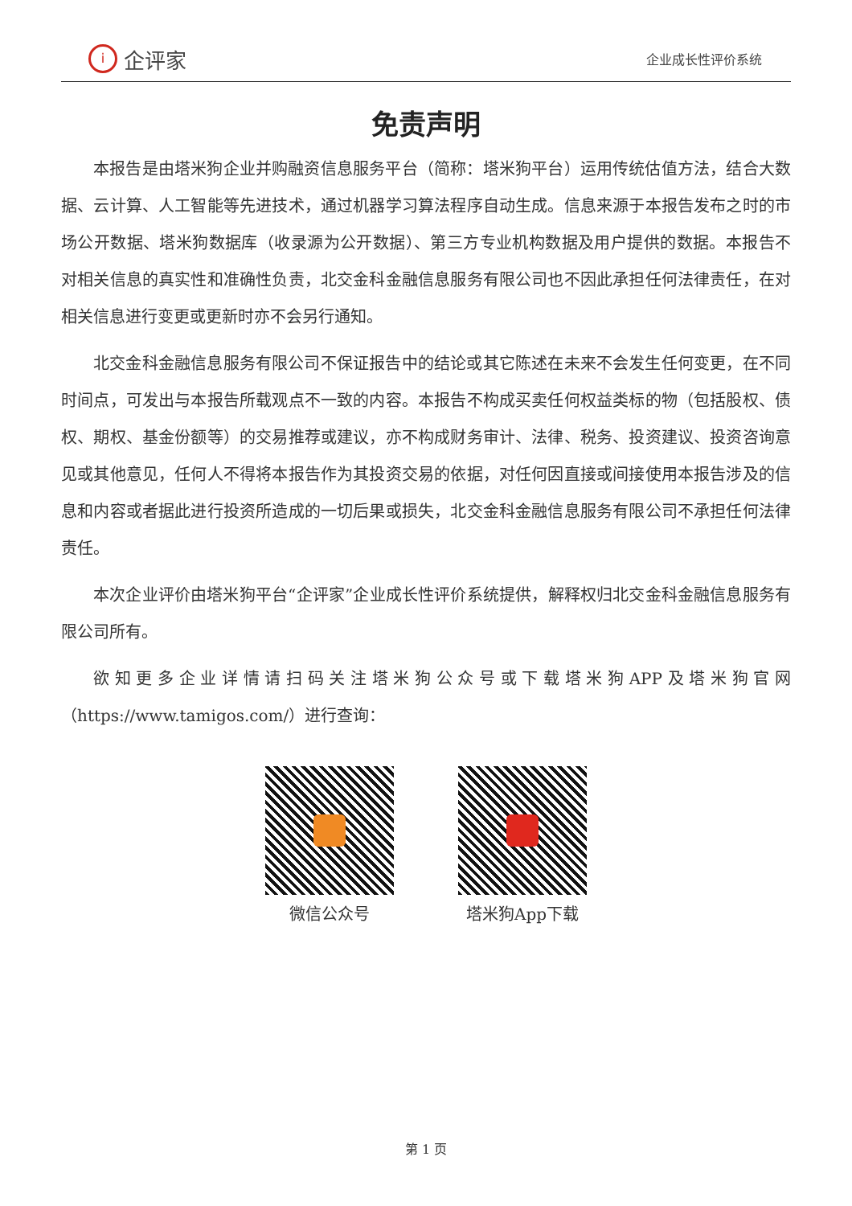i
企评家
企业成长性评价系统
免责声明
本报告是由塔米狗企业并购融资信息服务平台（简称：塔米狗平台）运用传统估值方法，结合大数据、云计算、人工智能等先进技术，通过机器学习算法程序自动生成。信息来源于本报告发布之时的市场公开数据、塔米狗数据库（收录源为公开数据）、第三方专业机构数据及用户提供的数据。本报告不对相关信息的真实性和准确性负责，北交金科金融信息服务有限公司也不因此承担任何法律责任，在对相关信息进行变更或更新时亦不会另行通知。
北交金科金融信息服务有限公司不保证报告中的结论或其它陈述在未来不会发生任何变更，在不同时间点，可发出与本报告所载观点不一致的内容。本报告不构成买卖任何权益类标的物（包括股权、债权、期权、基金份额等）的交易推荐或建议，亦不构成财务审计、法律、税务、投资建议、投资咨询意见或其他意见，任何人不得将本报告作为其投资交易的依据，对任何因直接或间接使用本报告涉及的信息和内容或者据此进行投资所造成的一切后果或损失，北交金科金融信息服务有限公司不承担任何法律责任。
本次企业评价由塔米狗平台“企评家”企业成长性评价系统提供，解释权归北交金科金融信息服务有限公司所有。
欲知更多企业详情请扫码关注塔米狗公众号或下载塔米狗APP及塔米狗官网（https://www.tamigos.com/）进行查询：
微信公众号 塔米狗App下载
第 1 页